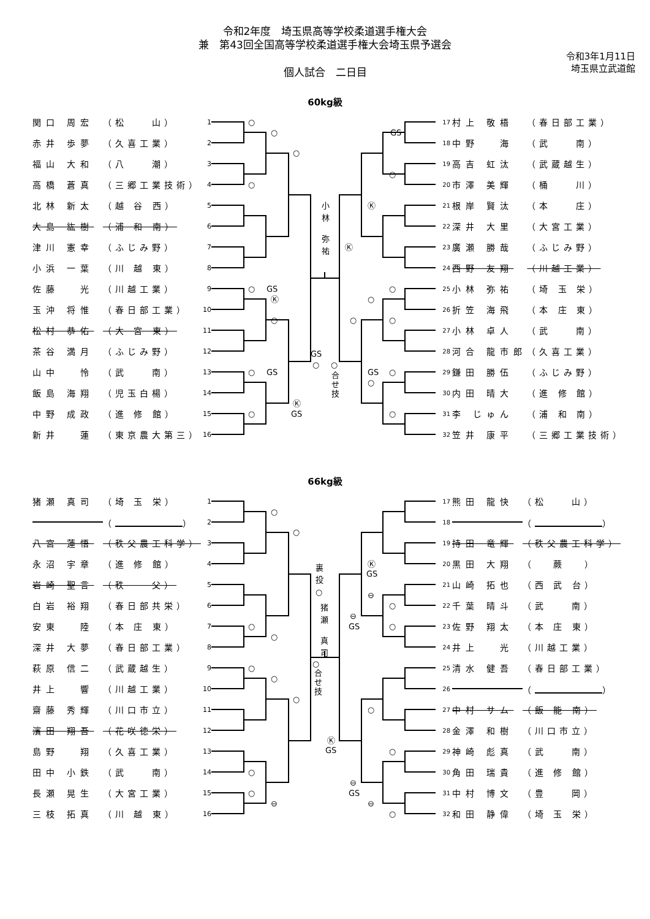令和2年度　埼玉県高等学校柔道選手権大会
兼　第43回全国高等学校柔道選手権大会埼玉県予選会
令和3年1月11日
埼玉県立武道館
個人試合　二日目
60kg級
| 関口 周宏 | （松 山） | 1 |
| 赤井 歩夢 | （久喜工業） | 2 |
| 福山 大和 | （八 潮） | 3 |
| 高橋 蒼真 | （三郷工業技術） | 4 |
| 北林 新太 | （越 谷 西） | 5 |
| 大島 紘樹 | （浦 和 南） | 6 |
| 津川 憲幸 | （ふじみ野） | 7 |
| 小浜 一葉 | （川 越 東） | 8 |
| 佐藤 光 | （川越工業） | 9 |
| 玉沖 将惟 | （春日部工業） | 10 |
| 松村 恭佑 | （大 宮 東） | 11 |
| 茶谷 満月 | （ふじみ野） | 12 |
| 山中 怜 | （武 南） | 13 |
| 飯島 海翔 | （児玉白楊） | 14 |
| 中野 成政 | （進 修 館） | 15 |
| 新井 蓮 | （東京農大第三） | 16 |
○
○
○
○
○
○
GS
Ⓚ
○
GS
Ⓚ
GS
○
GS
○
○
合
せ
技
小
林
弥
祐
GS
Ⓚ
Ⓚ
○
○
○
○
○
GS
○
○
○
| 17 | 村上 敬梧 | （春日部工業） |
| 18 | 中野 海 | （武 南） |
| 19 | 高吉 虹汰 | （武蔵越生） |
| 20 | 市澤 美輝 | （桶 川） |
| 21 | 根岸 賢汰 | （本 庄） |
| 22 | 深井 大里 | （大宮工業） |
| 23 | 廣瀬 勝哉 | （ふじみ野） |
| 24 | 西野 友翔 | （川越工業） |
| 25 | 小林 弥祐 | （埼 玉 栄） |
| 26 | 折笠 海飛 | （本 庄 東） |
| 27 | 小林 卓人 | （武 南） |
| 28 | 河合 龍市郎 | （久喜工業） |
| 29 | 鎌田 勝伍 | （ふじみ野） |
| 30 | 内田 晴大 | （進 修 館） |
| 31 | 李 じゅん | （浦 和 南） |
| 32 | 笠井 康平 | （三郷工業技術） |
66kg級
| 猪瀬 真司 | （埼 玉 栄） | 1 |
| | （ ） | 2 |
| 八宮 蓮悟 | （秩父農工科学） | 3 |
| 永沼 宇章 | （進 修 館） | 4 |
| 岩崎 聖言 | （秩 父） | 5 |
| 白岩 裕翔 | （春日部共栄） | 6 |
| 安東 陸 | （本 庄 東） | 7 |
| 深井 大夢 | （春日部工業） | 8 |
| 萩原 信二 | （武蔵越生） | 9 |
| 井上 響 | （川越工業） | 10 |
| 齋藤 秀輝 | （川口市立） | 11 |
| 濱田 翔吾 | （花咲徳栄） | 12 |
| 島野 翔 | （久喜工業） | 13 |
| 田中 小鉄 | （武 南） | 14 |
| 長瀬 晃生 | （大宮工業） | 15 |
| 三枝 拓真 | （川 越 東） | 16 |
○
○
○
○
○
○
○
○
○
⊖
裏
投
○
猪
瀬
真
司
○
合
せ
技
Ⓚ
GS
Ⓚ
GS
⊖
GS
⊖
○
○
○
○
⊖
GS
⊖
○
| 17 | 熊田 龍快 | （松 山） |
| 18 | | （ ） |
| 19 | 持田 竜輝 | （秩父農工科学） |
| 20 | 黒田 大翔 | （ 蕨 ） |
| 21 | 山崎 拓也 | （西 武 台） |
| 22 | 千葉 晴斗 | （武 南） |
| 23 | 佐野 翔太 | （本 庄 東） |
| 24 | 井上 光 | （川越工業） |
| 25 | 清水 健吾 | （春日部工業） |
| 26 | | （ ） |
| 27 | 中村 サム | （飯 能 南） |
| 28 | 金澤 和樹 | （川口市立） |
| 29 | 神崎 彪真 | （武 南） |
| 30 | 角田 瑞貴 | （進 修 館） |
| 31 | 中村 博文 | （豊 岡） |
| 32 | 和田 静偉 | （埼 玉 栄） |